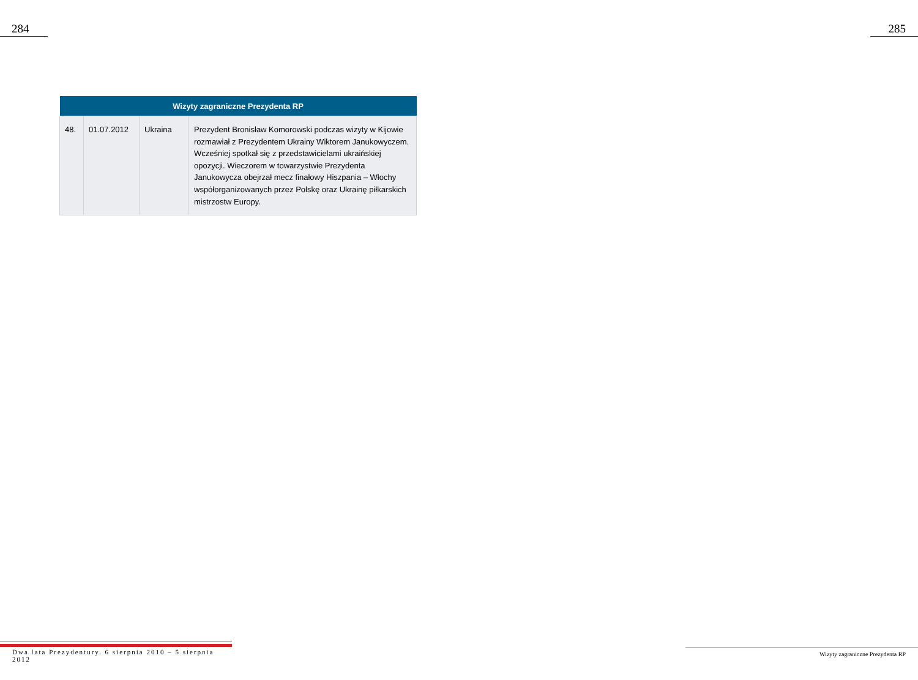284 285
| Wizyty zagraniczne Prezydenta RP | | | |
| --- | --- | --- | --- |
| 48. | 01.07.2012 | Ukraina | Prezydent Bronisław Komorowski podczas wizyty w Kijowie rozmawiał z Prezydentem Ukrainy Wiktorem Janukowyczem. Wcześniej spotkał się z przedstawicielami ukraińskiej opozycji. Wieczorem w towarzystwie Prezydenta Janukowycza obejrzał mecz finałowy Hiszpania – Włochy współorganizowanych przez Polskę oraz Ukrainę piłkarskich mistrzostw Europy. |
Dwa lata Prezydentury. 6 sierpnia 2010 – 5 sierpnia 2012
Wizyty zagraniczne Prezydenta RP